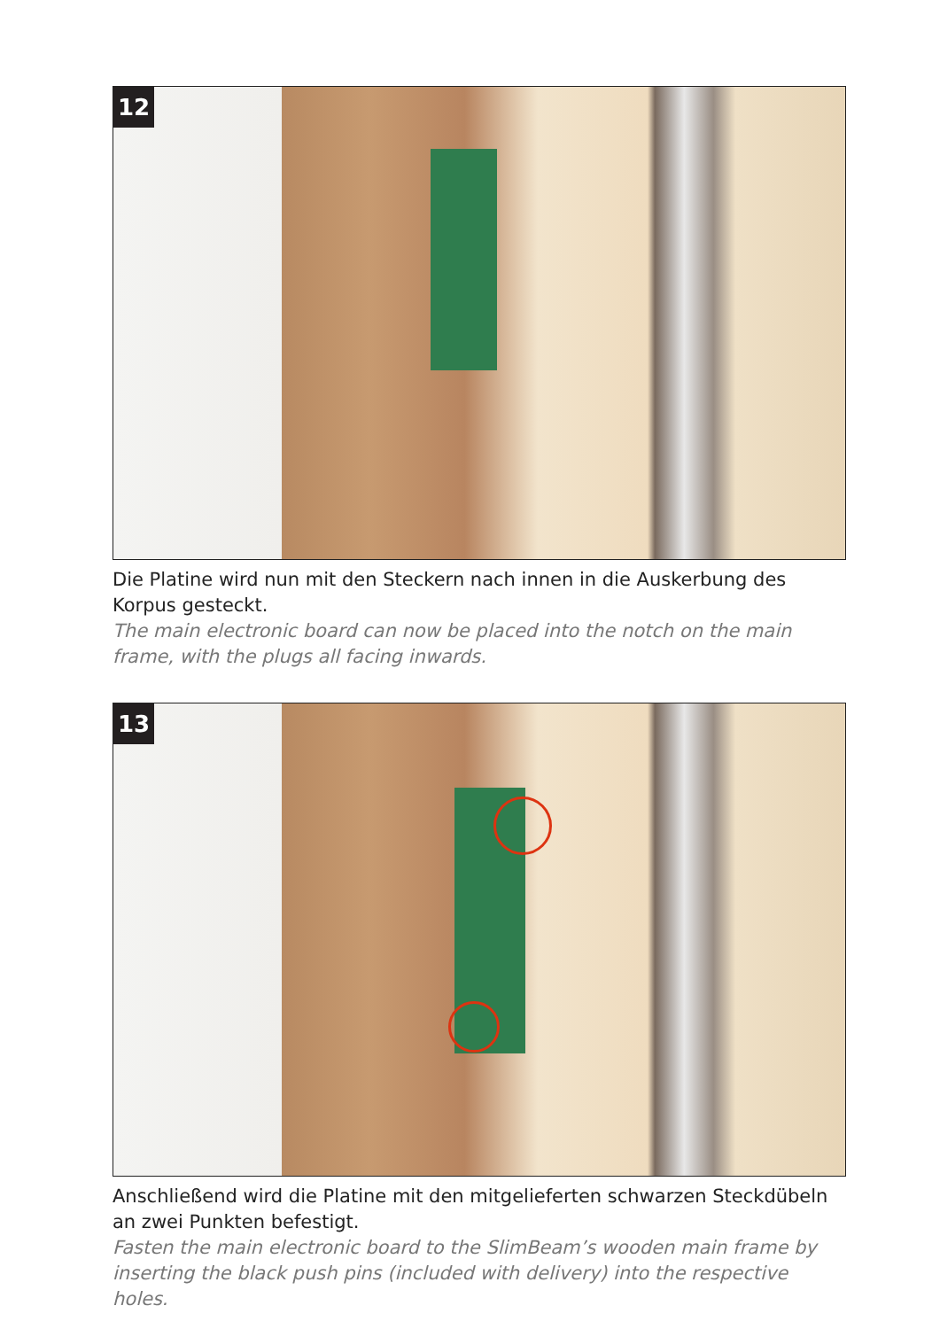12
Die Platine wird nun mit den Steckern nach innen in die Auskerbung des Korpus gesteckt.
The main electronic board can now be placed into the notch on the main frame, with the plugs all facing inwards.
13
Anschließend wird die Platine mit den mitgelieferten schwarzen Steckdübeln an zwei Punkten befestigt.
Fasten the main electronic board to the SlimBeam’s wooden main frame by inserting the black push pins (included with delivery) into the respective holes.